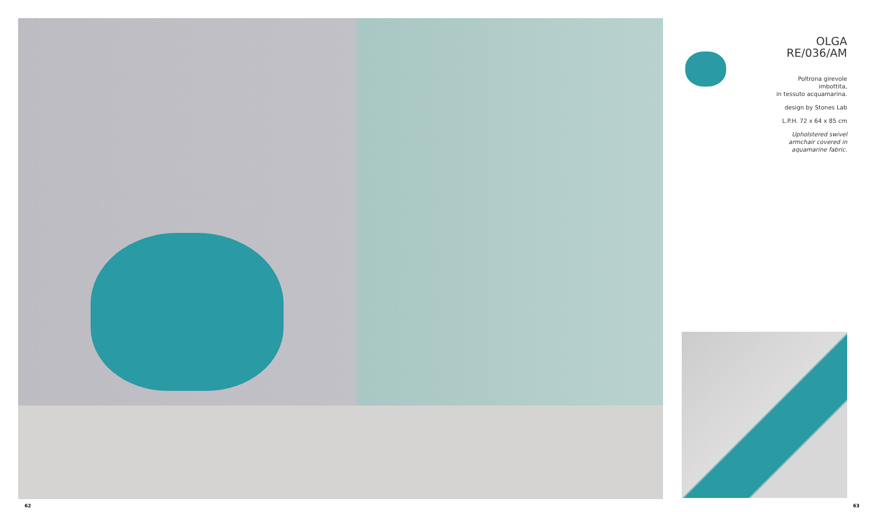OLGA
RE/036/AM
Poltrona girevole
imbottita,
in tessuto acquamarina.
design by Stones Lab
L.P.H. 72 x 64 x 85 cm
Upholstered swivel
armchair covered in
aquamarine fabric.
62 63